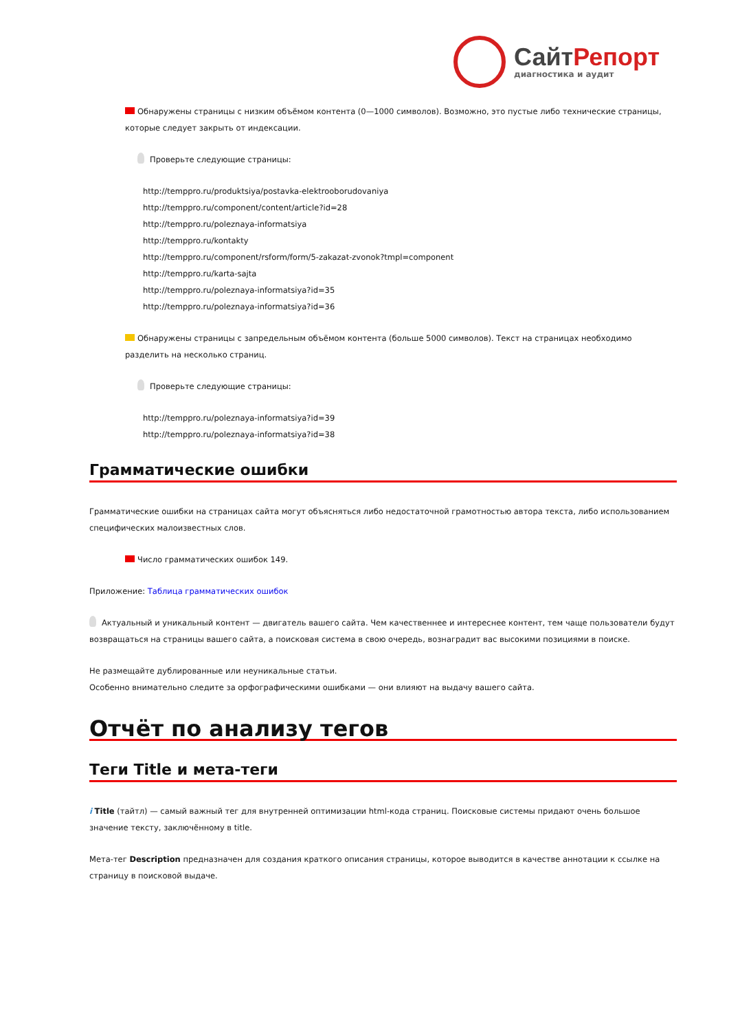Сайт Репорт
диагностика и аудит
Обнаружены страницы с низким объёмом контента (0—1000 символов). Возможно, это пустые либо технические страницы, которые следует закрыть от индексации.
Проверьте следующие страницы:
http://temppro.ru/produktsiya/postavka-elektrooborudovaniya
http://temppro.ru/component/content/article?id=28
http://temppro.ru/poleznaya-informatsiya
http://temppro.ru/kontakty
http://temppro.ru/component/rsform/form/5-zakazat-zvonok?tmpl=component
http://temppro.ru/karta-sajta
http://temppro.ru/poleznaya-informatsiya?id=35
http://temppro.ru/poleznaya-informatsiya?id=36
Обнаружены страницы с запредельным объёмом контента (больше 5000 символов). Текст на страницах необходимо разделить на несколько страниц.
Проверьте следующие страницы:
http://temppro.ru/poleznaya-informatsiya?id=39
http://temppro.ru/poleznaya-informatsiya?id=38
Грамматические ошибки
Грамматические ошибки на страницах сайта могут объясняться либо недостаточной грамотностью автора текста, либо использованием специфических малоизвестных слов.
Число грамматических ошибок 149.
Приложение: Таблица грамматических ошибок
Актуальный и уникальный контент — двигатель вашего сайта. Чем качественнее и интереснее контент, тем чаще пользователи будут возвращаться на страницы вашего сайта, а поисковая система в свою очередь, вознаградит вас высокими позициями в поиске.
Не размещайте дублированные или неуникальные статьи.
Особенно внимательно следите за орфографическими ошибками — они влияют на выдачу вашего сайта.
Отчёт по анализу тегов
Теги Title и мета-теги
i Title (тайтл) — самый важный тег для внутренней оптимизации html-кода страниц. Поисковые системы придают очень большое значение тексту, заключённому в title.
Мета-тег Description предназначен для создания краткого описания страницы, которое выводится в качестве аннотации к ссылке на страницу в поисковой выдаче.